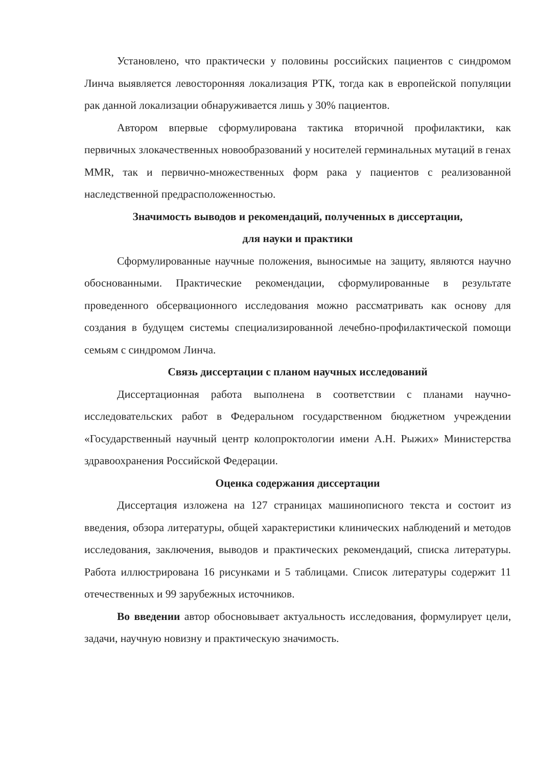Установлено, что практически у половины российских пациентов с синдромом Линча выявляется левосторонняя локализация РТК, тогда как в европейской популяции рак данной локализации обнаруживается лишь у 30% пациентов.
Автором впервые сформулирована тактика вторичной профилактики, как первичных злокачественных новообразований у носителей герминальных мутаций в генах MMR, так и первично-множественных форм рака у пациентов с реализованной наследственной предрасположенностью.
Значимость выводов и рекомендаций, полученных в диссертации,
для науки и практики
Сформулированные научные положения, выносимые на защиту, являются научно обоснованными. Практические рекомендации, сформулированные в результате проведенного обсервационного исследования можно рассматривать как основу для создания в будущем системы специализированной лечебно-профилактической помощи семьям с синдромом Линча.
Связь диссертации с планом научных исследований
Диссертационная работа выполнена в соответствии с планами научно-исследовательских работ в Федеральном государственном бюджетном учреждении «Государственный научный центр колопроктологии имени А.Н. Рыжих» Министерства здравоохранения Российской Федерации.
Оценка содержания диссертации
Диссертация изложена на 127 страницах машинописного текста и состоит из введения, обзора литературы, общей характеристики клинических наблюдений и методов исследования, заключения, выводов и практических рекомендаций, списка литературы. Работа иллюстрирована 16 рисунками и 5 таблицами. Список литературы содержит 11 отечественных и 99 зарубежных источников.
Во введении автор обосновывает актуальность исследования, формулирует цели, задачи, научную новизну и практическую значимость.